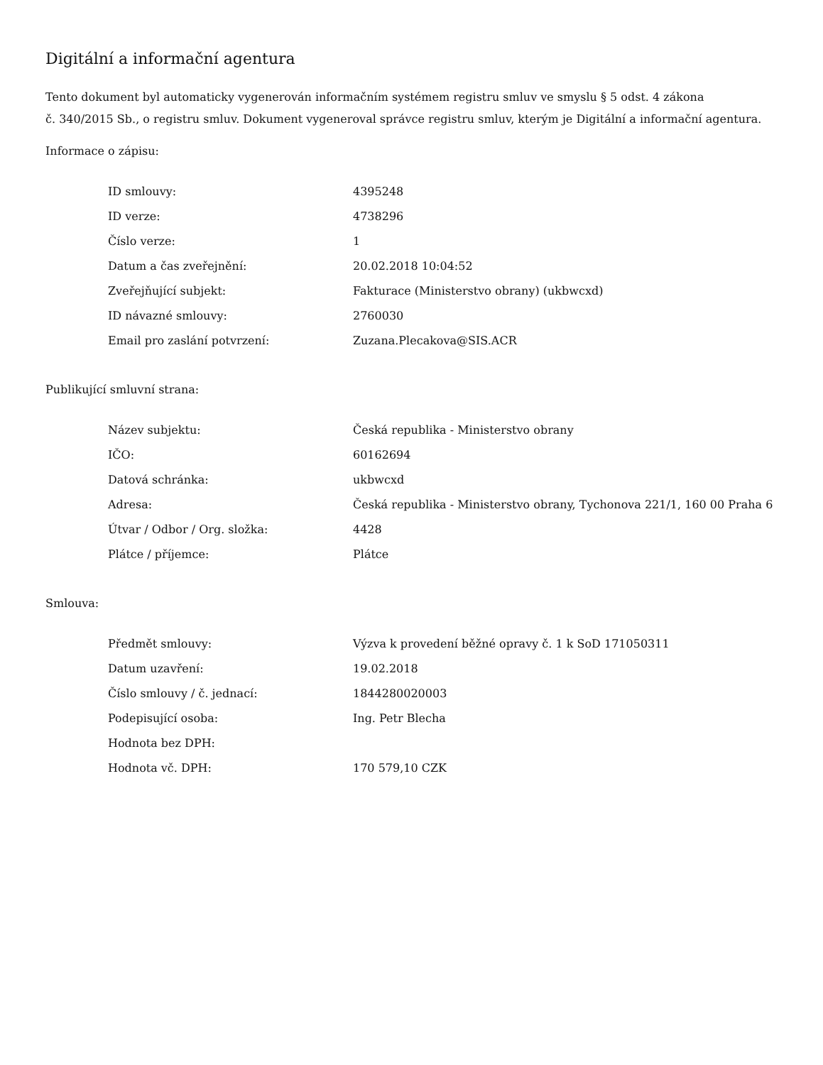Digitální a informační agentura
Tento dokument byl automaticky vygenerován informačním systémem registru smluv ve smyslu § 5 odst. 4 zákona
č. 340/2015 Sb., o registru smluv. Dokument vygeneroval správce registru smluv, kterým je Digitální a informační agentura.
Informace o zápisu:
| ID smlouvy: | 4395248 |
| ID verze: | 4738296 |
| Číslo verze: | 1 |
| Datum a čas zveřejnění: | 20.02.2018 10:04:52 |
| Zveřejňující subjekt: | Fakturace (Ministerstvo obrany) (ukbwcxd) |
| ID návazné smlouvy: | 2760030 |
| Email pro zaslání potvrzení: | Zuzana.Plecakova@SIS.ACR |
Publikující smluvní strana:
| Název subjektu: | Česká republika - Ministerstvo obrany |
| IČO: | 60162694 |
| Datová schránka: | ukbwcxd |
| Adresa: | Česká republika - Ministerstvo obrany, Tychonova 221/1, 160 00 Praha 6 |
| Útvar / Odbor / Org. složka: | 4428 |
| Plátce / příjemce: | Plátce |
Smlouva:
| Předmět smlouvy: | Výzva k provedení běžné opravy č. 1 k SoD 171050311 |
| Datum uzavření: | 19.02.2018 |
| Číslo smlouvy / č. jednací: | 1844280020003 |
| Podepisující osoba: | Ing. Petr Blecha |
| Hodnota bez DPH: | |
| Hodnota vč. DPH: | 170 579,10 CZK |